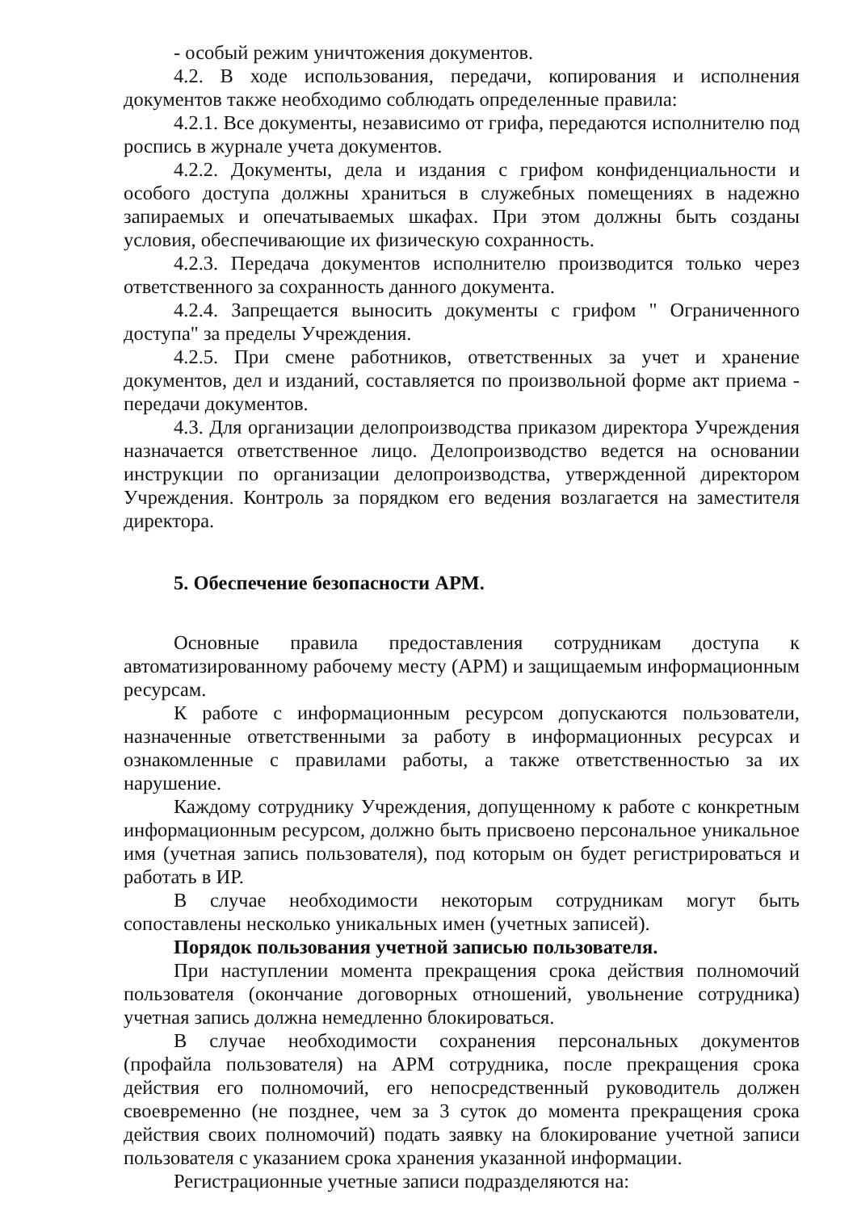- особый режим уничтожения документов.
4.2. В ходе использования, передачи, копирования и исполнения документов также необходимо соблюдать определенные правила:
4.2.1. Все документы, независимо от грифа, передаются исполнителю под роспись в журнале учета документов.
4.2.2. Документы, дела и издания с грифом конфиденциальности и особого доступа должны храниться в служебных помещениях в надежно запираемых и опечатываемых шкафах. При этом должны быть созданы условия, обеспечивающие их физическую сохранность.
4.2.3. Передача документов исполнителю производится только через ответственного за сохранность данного документа.
4.2.4. Запрещается выносить документы с грифом " Ограниченного доступа" за пределы Учреждения.
4.2.5. При смене работников, ответственных за учет и хранение документов, дел и изданий, составляется по произвольной форме акт приема - передачи документов.
4.3. Для организации делопроизводства приказом директора Учреждения назначается ответственное лицо. Делопроизводство ведется на основании инструкции по организации делопроизводства, утвержденной директором Учреждения. Контроль за порядком его ведения возлагается на заместителя директора.
5. Обеспечение безопасности АРМ.
Основные правила предоставления сотрудникам доступа к автоматизированному рабочему месту (АРМ) и защищаемым информационным ресурсам.
К работе с информационным ресурсом допускаются пользователи, назначенные ответственными за работу в информационных ресурсах и ознакомленные с правилами работы, а также ответственностью за их нарушение.
Каждому сотруднику Учреждения, допущенному к работе с конкретным информационным ресурсом, должно быть присвоено персональное уникальное имя (учетная запись пользователя), под которым он будет регистрироваться и работать в ИР.
В случае необходимости некоторым сотрудникам могут быть сопоставлены несколько уникальных имен (учетных записей).
Порядок пользования учетной записью пользователя.
При наступлении момента прекращения срока действия полномочий пользователя (окончание договорных отношений, увольнение сотрудника) учетная запись должна немедленно блокироваться.
В случае необходимости сохранения персональных документов (профайла пользователя) на АРМ сотрудника, после прекращения срока действия его полномочий, его непосредственный руководитель должен своевременно (не позднее, чем за 3 суток до момента прекращения срока действия своих полномочий) подать заявку на блокирование учетной записи пользователя с указанием срока хранения указанной информации.
Регистрационные учетные записи подразделяются на: